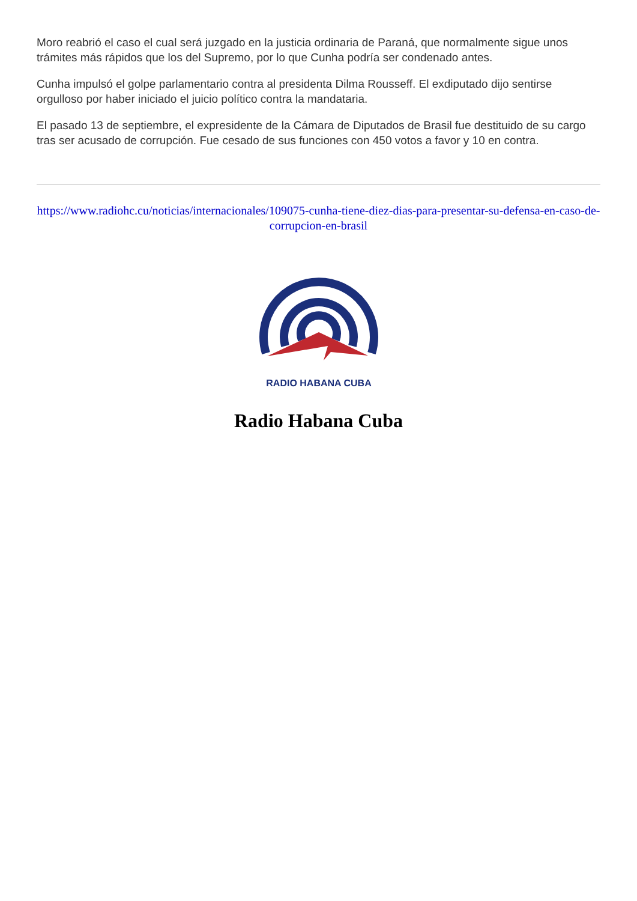Moro reabrió el caso el cual será juzgado en la justicia ordinaria de Paraná, que normalmente sigue unos trámites más rápidos que los del Supremo, por lo que Cunha podría ser condenado antes.
Cunha impulsó el golpe parlamentario contra al presidenta Dilma Rousseff. El exdiputado dijo sentirse orgulloso por haber iniciado el juicio político contra la mandataria.
El pasado 13 de septiembre, el expresidente de la Cámara de Diputados de Brasil fue destituido de su cargo tras ser acusado de corrupción. Fue cesado de sus funciones con 450 votos a favor y 10 en contra.
https://www.radiohc.cu/noticias/internacionales/109075-cunha-tiene-diez-dias-para-presentar-su-defensa-en-caso-de-corrupcion-en-brasil
RADIO HABANA CUBA
Radio Habana Cuba